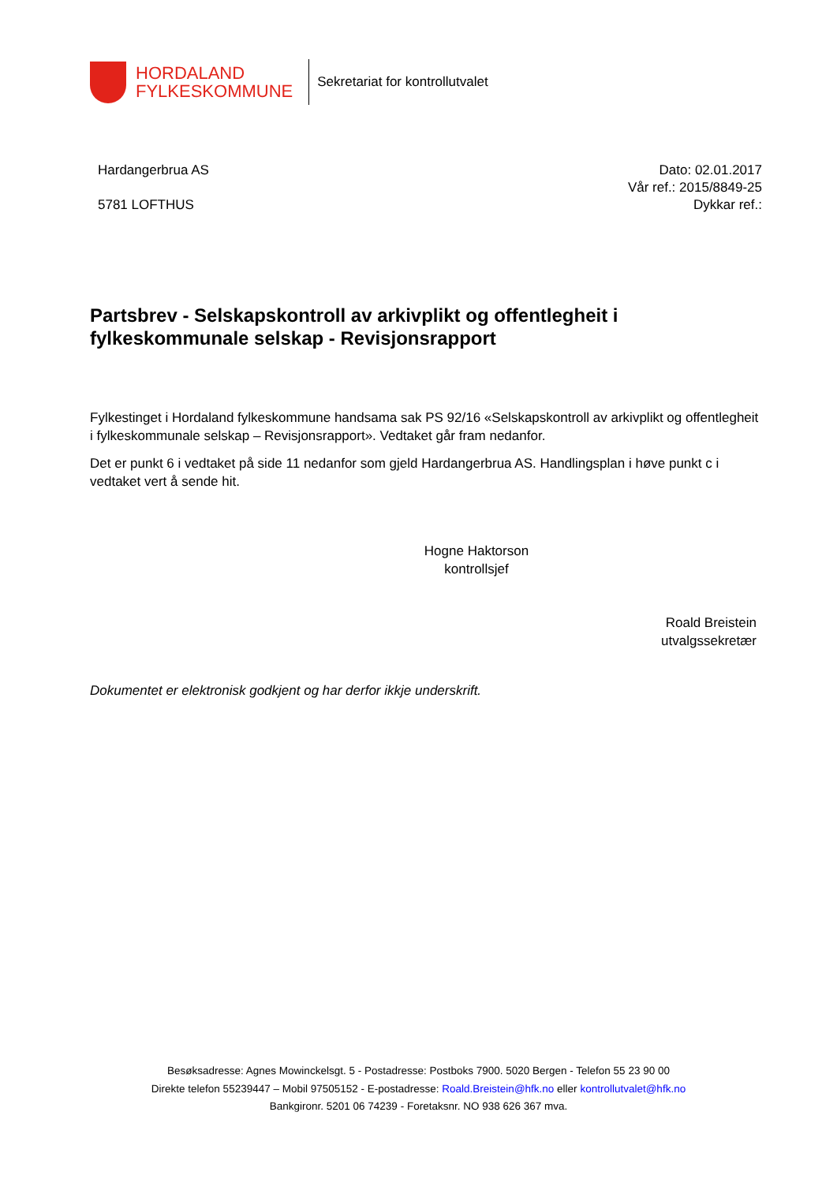HORDALAND
FYLKESKOMMUNE
Sekretariat for kontrollutvalet
Hardangerbrua AS
5781 LOFTHUS
Dato: 02.01.2017
Vår ref.: 2015/8849-25
Dykkar ref.:
Partsbrev - Selskapskontroll av arkivplikt og offentlegheit i fylkeskommunale selskap - Revisjonsrapport
Fylkestinget i Hordaland fylkeskommune handsama sak PS 92/16 «Selskapskontroll av arkivplikt og offentlegheit i fylkeskommunale selskap – Revisjonsrapport». Vedtaket går fram nedanfor.
Det er punkt 6 i vedtaket på side 11 nedanfor som gjeld Hardangerbrua AS. Handlingsplan i høve punkt c i vedtaket vert å sende hit.
Hogne Haktorson
kontrollsjef
Roald Breistein
utvalgssekretær
Dokumentet er elektronisk godkjent og har derfor ikkje underskrift.
Besøksadresse: Agnes Mowinckelsgt. 5 - Postadresse: Postboks 7900. 5020 Bergen - Telefon 55 23 90 00
Direkte telefon 55239447 – Mobil 97505152 - E-postadresse: Roald.Breistein@hfk.no eller kontrollutvalet@hfk.no
Bankgironr. 5201 06 74239 - Foretaksnr. NO 938 626 367 mva.